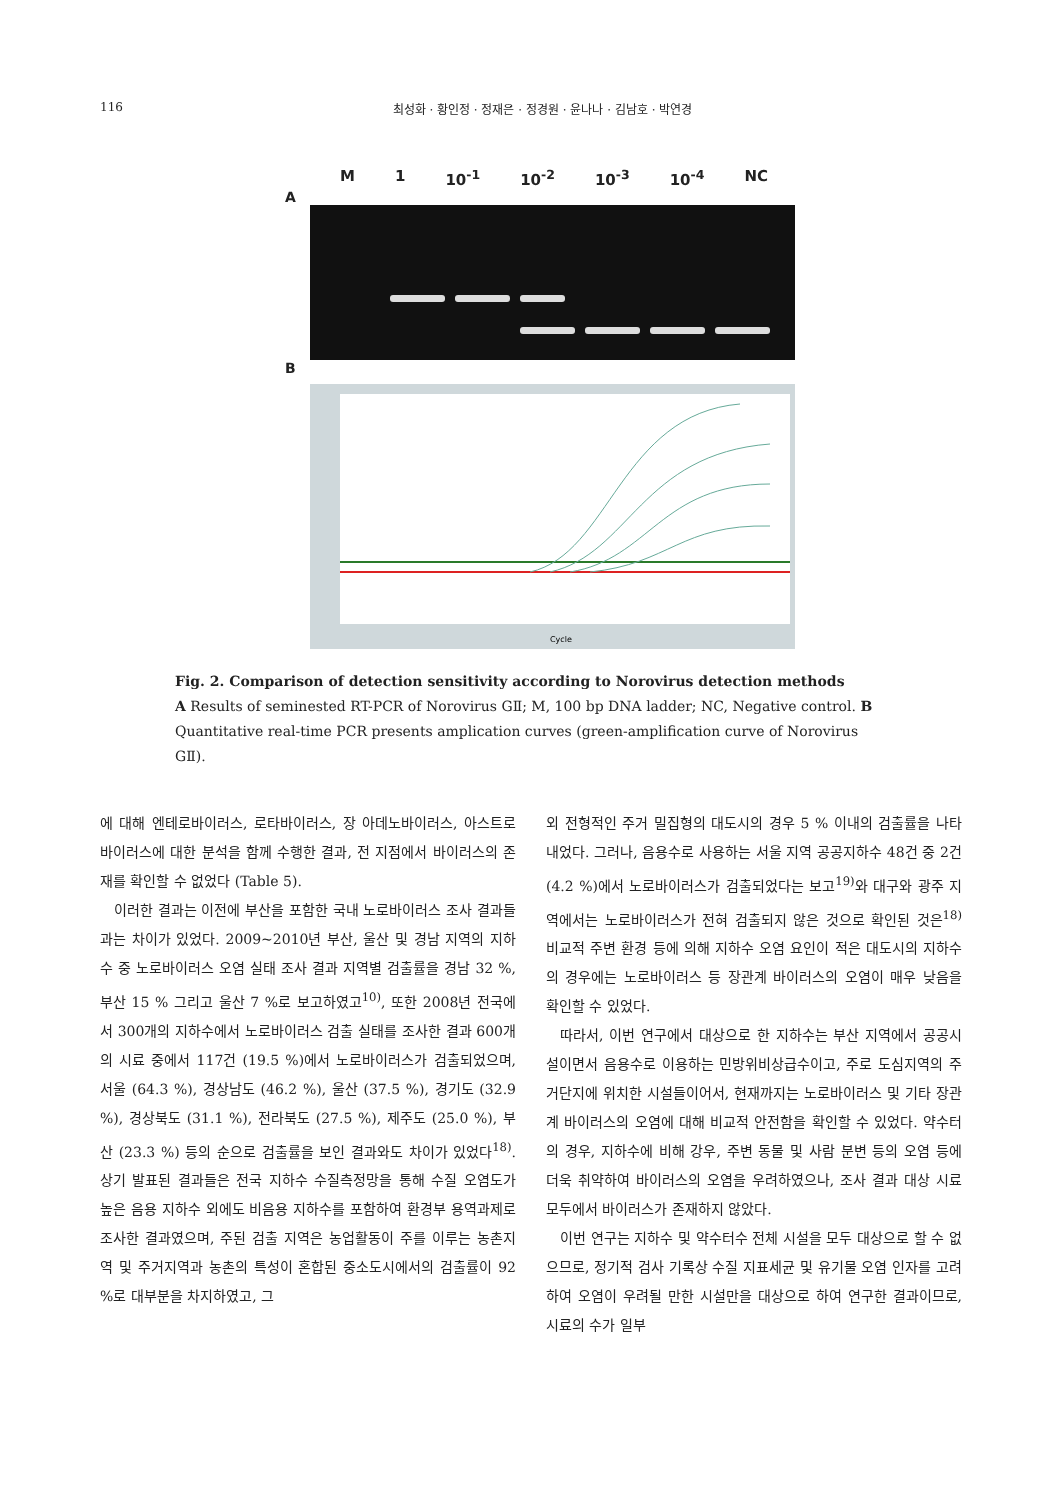116 최성화 · 황인정 · 정재은 · 정경원 · 윤나나 · 김남호 · 박연경
M 1 10<sup>-1</sup> 10<sup>-2</sup> 10<sup>-3</sup> 10<sup>-4</sup> NC
A
B
Cycle
Fig. 2. Comparison of detection sensitivity according to Norovirus detection methods
A Results of seminested RT-PCR of Norovirus GⅡ; M, 100 bp DNA ladder; NC, Negative control. B Quantitative real-time PCR presents amplication curves (green-amplification curve of Norovirus GⅡ).
에 대해 엔테로바이러스, 로타바이러스, 장 아데노바이러스, 아스트로바이러스에 대한 분석을 함께 수행한 결과, 전 지점에서 바이러스의 존재를 확인할 수 없었다 (Table 5).
이러한 결과는 이전에 부산을 포함한 국내 노로바이러스 조사 결과들과는 차이가 있었다. 2009~2010년 부산, 울산 및 경남 지역의 지하수 중 노로바이러스 오염 실태 조사 결과 지역별 검출률을 경남 32 %, 부산 15 % 그리고 울산 7 %로 보고하였고<sup>10)</sup>, 또한 2008년 전국에서 300개의 지하수에서 노로바이러스 검출 실태를 조사한 결과 600개의 시료 중에서 117건 (19.5 %)에서 노로바이러스가 검출되었으며, 서울 (64.3 %), 경상남도 (46.2 %), 울산 (37.5 %), 경기도 (32.9 %), 경상북도 (31.1 %), 전라북도 (27.5 %), 제주도 (25.0 %), 부산 (23.3 %) 등의 순으로 검출률을 보인 결과와도 차이가 있었다<sup>18)</sup>. 상기 발표된 결과들은 전국 지하수 수질측정망을 통해 수질 오염도가 높은 음용 지하수 외에도 비음용 지하수를 포함하여 환경부 용역과제로 조사한 결과였으며, 주된 검출 지역은 농업활동이 주를 이루는 농촌지역 및 주거지역과 농촌의 특성이 혼합된 중소도시에서의 검출률이 92 %로 대부분을 차지하였고, 그
외 전형적인 주거 밀집형의 대도시의 경우 5 % 이내의 검출률을 나타내었다. 그러나, 음용수로 사용하는 서울 지역 공공지하수 48건 중 2건 (4.2 %)에서 노로바이러스가 검출되었다는 보고<sup>19)</sup>와 대구와 광주 지역에서는 노로바이러스가 전혀 검출되지 않은 것으로 확인된 것은<sup>18)</sup> 비교적 주변 환경 등에 의해 지하수 오염 요인이 적은 대도시의 지하수의 경우에는 노로바이러스 등 장관계 바이러스의 오염이 매우 낮음을 확인할 수 있었다.
따라서, 이번 연구에서 대상으로 한 지하수는 부산 지역에서 공공시설이면서 음용수로 이용하는 민방위비상급수이고, 주로 도심지역의 주거단지에 위치한 시설들이어서, 현재까지는 노로바이러스 및 기타 장관계 바이러스의 오염에 대해 비교적 안전함을 확인할 수 있었다. 약수터의 경우, 지하수에 비해 강우, 주변 동물 및 사람 분변 등의 오염 등에 더욱 취약하여 바이러스의 오염을 우려하였으나, 조사 결과 대상 시료 모두에서 바이러스가 존재하지 않았다.
이번 연구는 지하수 및 약수터수 전체 시설을 모두 대상으로 할 수 없으므로, 정기적 검사 기록상 수질 지표세균 및 유기물 오염 인자를 고려하여 오염이 우려될 만한 시설만을 대상으로 하여 연구한 결과이므로, 시료의 수가 일부